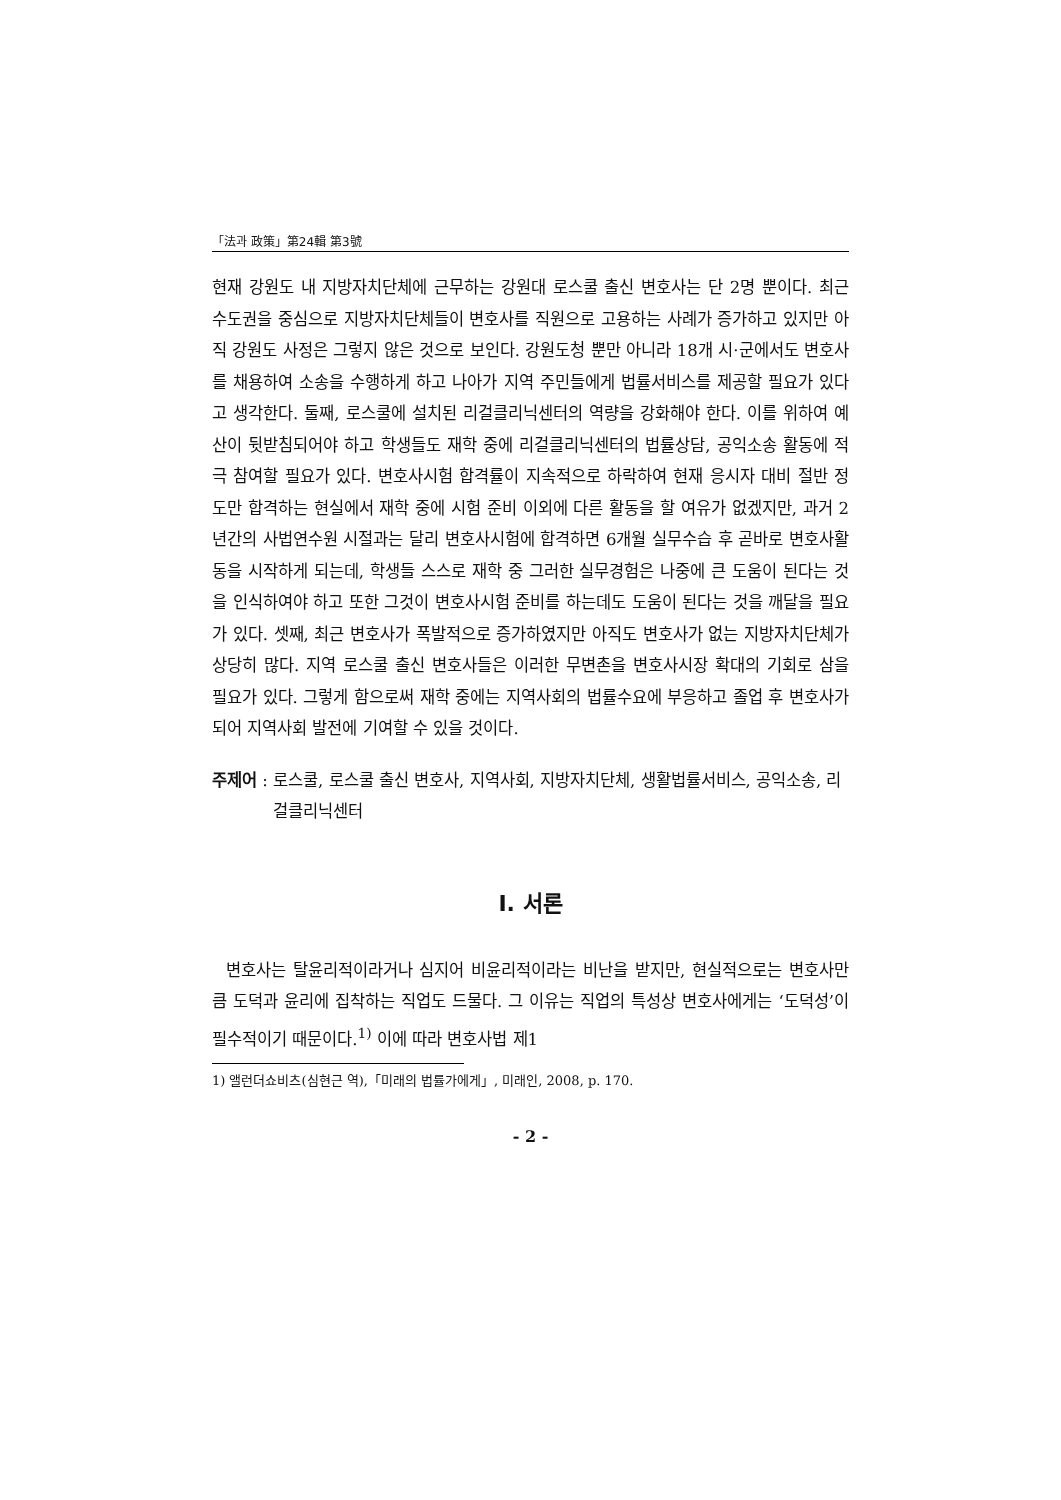「法과 政策」第24輯 第3號
현재 강원도 내 지방자치단체에 근무하는 강원대 로스쿨 출신 변호사는 단 2명 뿐이다. 최근 수도권을 중심으로 지방자치단체들이 변호사를 직원으로 고용하는 사례가 증가하고 있지만 아직 강원도 사정은 그렇지 않은 것으로 보인다. 강원도청 뿐만 아니라 18개 시·군에서도 변호사를 채용하여 소송을 수행하게 하고 나아가 지역 주민들에게 법률서비스를 제공할 필요가 있다고 생각한다. 둘째, 로스쿨에 설치된 리걸클리닉센터의 역량을 강화해야 한다. 이를 위하여 예산이 뒷받침되어야 하고 학생들도 재학 중에 리걸클리닉센터의 법률상담, 공익소송 활동에 적극 참여할 필요가 있다. 변호사시험 합격률이 지속적으로 하락하여 현재 응시자 대비 절반 정도만 합격하는 현실에서 재학 중에 시험 준비 이외에 다른 활동을 할 여유가 없겠지만, 과거 2년간의 사법연수원 시절과는 달리 변호사시험에 합격하면 6개월 실무수습 후 곧바로 변호사활동을 시작하게 되는데, 학생들 스스로 재학 중 그러한 실무경험은 나중에 큰 도움이 된다는 것을 인식하여야 하고 또한 그것이 변호사시험 준비를 하는데도 도움이 된다는 것을 깨달을 필요가 있다. 셋째, 최근 변호사가 폭발적으로 증가하였지만 아직도 변호사가 없는 지방자치단체가 상당히 많다. 지역 로스쿨 출신 변호사들은 이러한 무변촌을 변호사시장 확대의 기회로 삼을 필요가 있다. 그렇게 함으로써 재학 중에는 지역사회의 법률수요에 부응하고 졸업 후 변호사가 되어 지역사회 발전에 기여할 수 있을 것이다.
주제어 : 로스쿨, 로스쿨 출신 변호사, 지역사회, 지방자치단체, 생활법률서비스, 공익소송, 리걸클리닉센터
Ⅰ. 서론
변호사는 탈윤리적이라거나 심지어 비윤리적이라는 비난을 받지만, 현실적으로는 변호사만큼 도덕과 윤리에 집착하는 직업도 드물다. 그 이유는 직업의 특성상 변호사에게는 ‘도덕성’이 필수적이기 때문이다.<sup>1)</sup> 이에 따라 변호사법 제1
1) 앨런더쇼비츠(심현근 역),「미래의 법률가에게」, 미래인, 2008, p. 170.
- 2 -